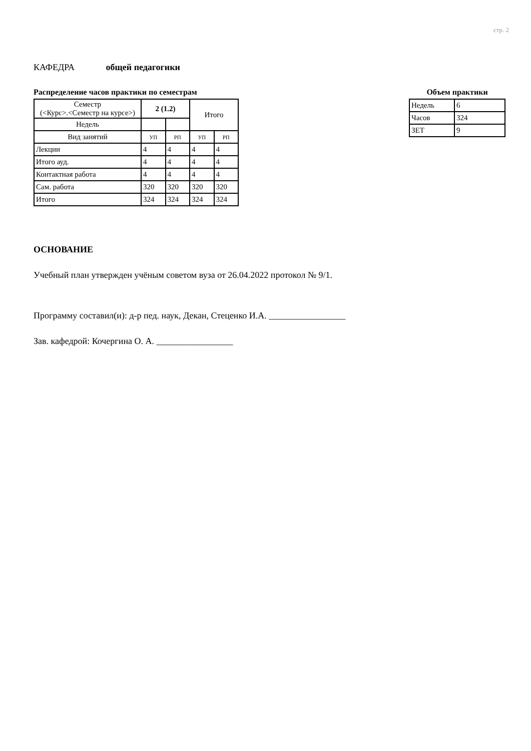стр. 2
КАФЕДРА общей педагогики
Распределение часов практики по семестрам
| Семестр (<Курс>.<Семестр на курсе>) | 2 (1.2) | | Итого | |
| Недель | | | | |
| Вид занятий | УП | РП | УП | РП |
| Лекции | 4 | 4 | 4 | 4 |
| Итого ауд. | 4 | 4 | 4 | 4 |
| Контактная работа | 4 | 4 | 4 | 4 |
| Сам. работа | 320 | 320 | 320 | 320 |
| Итого | 324 | 324 | 324 | 324 |
Объем практики
| Недель | 6 |
| Часов | 324 |
| ЗЕТ | 9 |
ОСНОВАНИЕ
Учебный план утвержден учёным советом вуза от 26.04.2022 протокол № 9/1.
Программу составил(и): д-р пед. наук, Декан, Стеценко И.А. _________________
Зав. кафедрой: Кочергина О. А. _________________